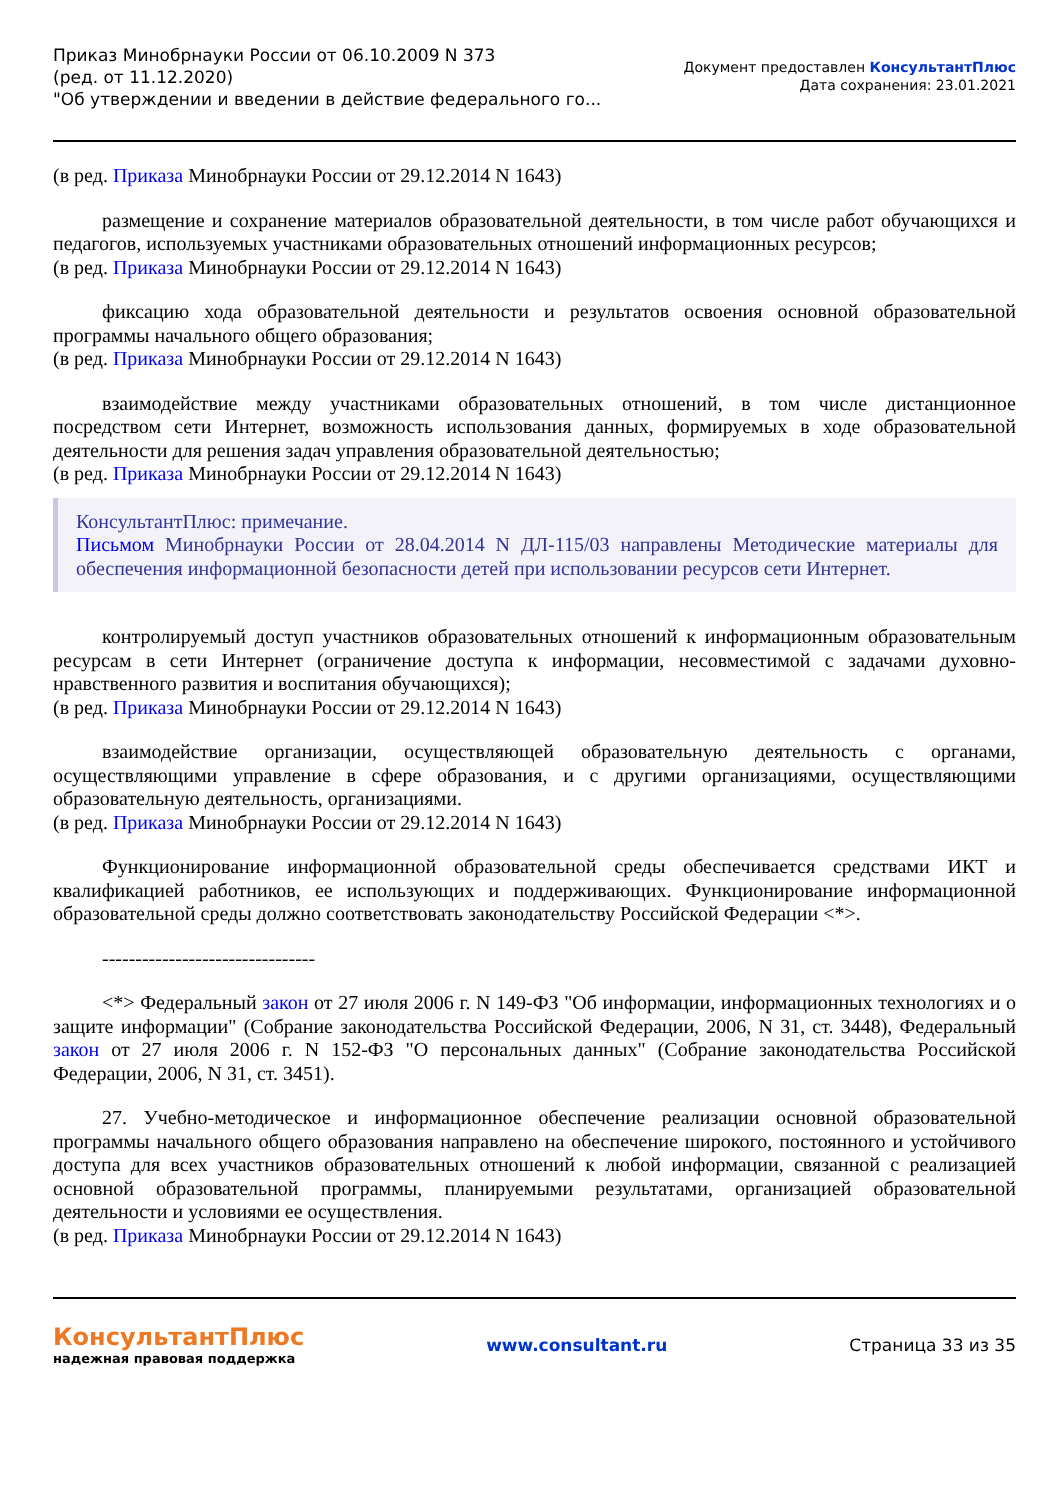Приказ Минобрнауки России от 06.10.2009 N 373
(ред. от 11.12.2020)
"Об утверждении и введении в действие федерального го...
Документ предоставлен КонсультантПлюс
Дата сохранения: 23.01.2021
(в ред. Приказа Минобрнауки России от 29.12.2014 N 1643)
размещение и сохранение материалов образовательной деятельности, в том числе работ обучающихся и педагогов, используемых участниками образовательных отношений информационных ресурсов;
(в ред. Приказа Минобрнауки России от 29.12.2014 N 1643)
фиксацию хода образовательной деятельности и результатов освоения основной образовательной программы начального общего образования;
(в ред. Приказа Минобрнауки России от 29.12.2014 N 1643)
взаимодействие между участниками образовательных отношений, в том числе дистанционное посредством сети Интернет, возможность использования данных, формируемых в ходе образовательной деятельности для решения задач управления образовательной деятельностью;
(в ред. Приказа Минобрнауки России от 29.12.2014 N 1643)
КонсультантПлюс: примечание.
Письмом Минобрнауки России от 28.04.2014 N ДЛ-115/03 направлены Методические материалы для обеспечения информационной безопасности детей при использовании ресурсов сети Интернет.
контролируемый доступ участников образовательных отношений к информационным образовательным ресурсам в сети Интернет (ограничение доступа к информации, несовместимой с задачами духовно-нравственного развития и воспитания обучающихся);
(в ред. Приказа Минобрнауки России от 29.12.2014 N 1643)
взаимодействие организации, осуществляющей образовательную деятельность с органами, осуществляющими управление в сфере образования, и с другими организациями, осуществляющими образовательную деятельность, организациями.
(в ред. Приказа Минобрнауки России от 29.12.2014 N 1643)
Функционирование информационной образовательной среды обеспечивается средствами ИКТ и квалификацией работников, ее использующих и поддерживающих. Функционирование информационной образовательной среды должно соответствовать законодательству Российской Федерации <*>.
--------------------------------
<*> Федеральный закон от 27 июля 2006 г. N 149-ФЗ "Об информации, информационных технологиях и о защите информации" (Собрание законодательства Российской Федерации, 2006, N 31, ст. 3448), Федеральный закон от 27 июля 2006 г. N 152-ФЗ "О персональных данных" (Собрание законодательства Российской Федерации, 2006, N 31, ст. 3451).
27. Учебно-методическое и информационное обеспечение реализации основной образовательной программы начального общего образования направлено на обеспечение широкого, постоянного и устойчивого доступа для всех участников образовательных отношений к любой информации, связанной с реализацией основной образовательной программы, планируемыми результатами, организацией образовательной деятельности и условиями ее осуществления.
(в ред. Приказа Минобрнауки России от 29.12.2014 N 1643)
КонсультантПлюс
надежная правовая поддержка
www.consultant.ru Страница 33 из 35